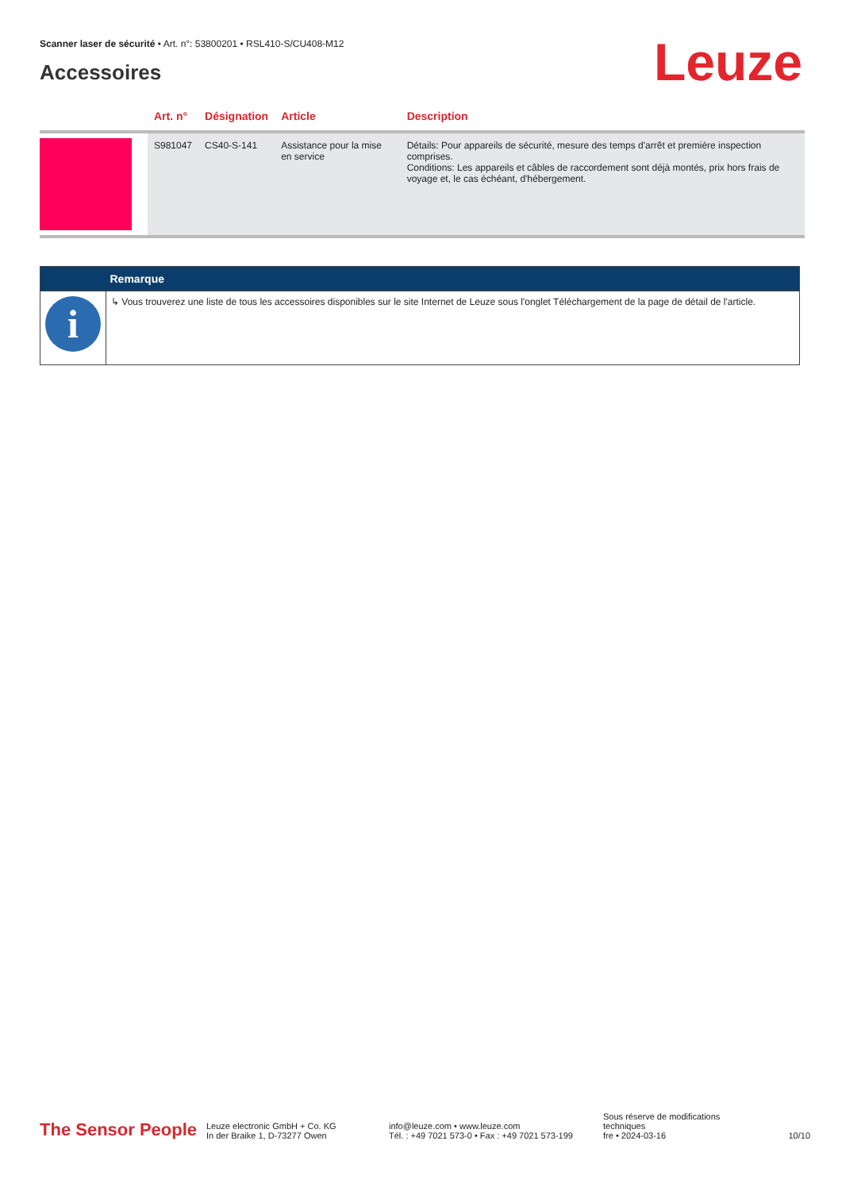Scanner laser de sécurité • Art. n°: 53800201 • RSL410-S/CU408-M12
Accessoires
Leuze
| | Art. n° | Désignation | Article | Description |
| --- | --- | --- | --- | --- |
| | S981047 | CS40-S-141 | Assistance pour la mise en service | Détails: Pour appareils de sécurité, mesure des temps d'arrêt et première inspection comprises. Conditions: Les appareils et câbles de raccordement sont déjà montés, prix hors frais de voyage et, le cas échéant, d'hébergement. |
| | Remarque |
| --- | --- |
| i | ↳ Vous trouverez une liste de tous les accessoires disponibles sur le site Internet de Leuze sous l'onglet Téléchargement de la page de détail de l'article. |
The Sensor People
Leuze electronic GmbH + Co. KG
In der Braike 1, D-73277 Owen
info@leuze.com • www.leuze.com
Tél. : +49 7021 573-0 • Fax : +49 7021 573-199
Sous réserve de modifications techniques
fre • 2024-03-16
10/10